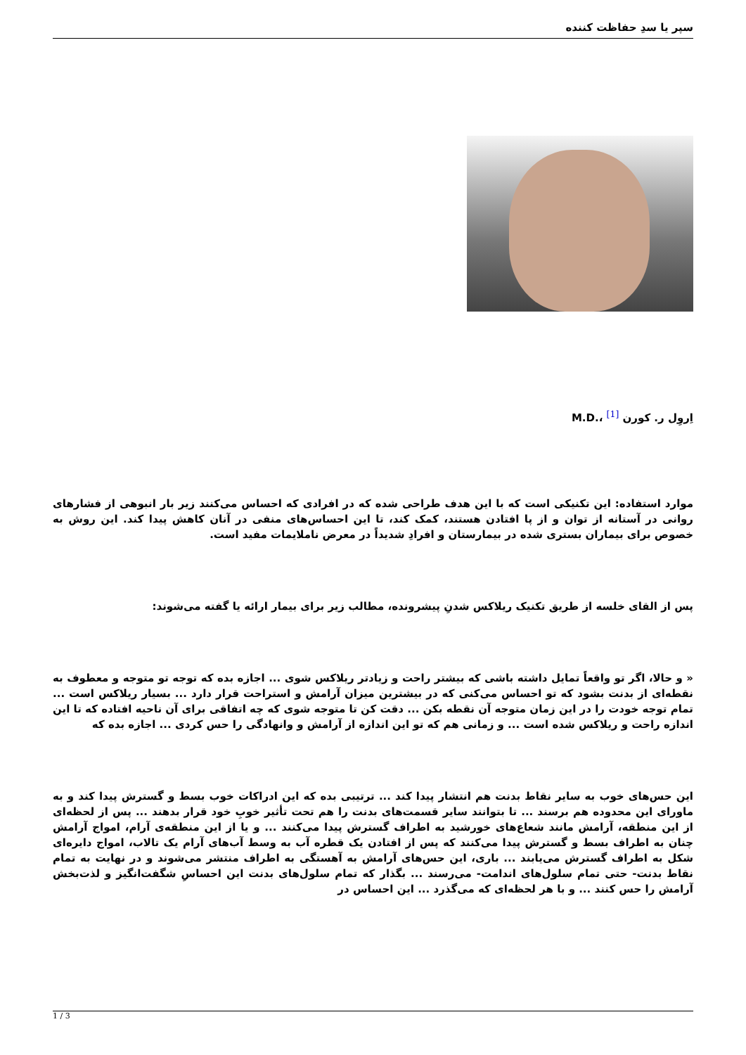سپر یا سدِ حفاظت کننده
اِروِل ر. کورن <sup>[1]</sup> ،.M.D
موارد استفاده: این تکنیکی است که با این هدف طراحی شده که در افرادی که احساس می‌کنند زیر بار انبوهی از فشارهای روانی در آستانه از توان و از پا افتادن هستند، کمک کند، تا این احساس‌های منفی در آنان کاهش پیدا کند. این روش به خصوص برای بیماران بستری شده در بیمارستان و افرادِ شدیداً در معرض ناملایمات مفید است.
پس از القای خلسه از طریق تکنیک ریلاکس شدنِ پیشرونده، مطالب زیر برای بیمار ارائه یا گفته می‌شوند:
« و حالا، اگر تو واقعاً تمایل داشته باشی که بیشتر راحت و زیادتر ریلاکس شوی ... اجازه بده که توجه تو متوجه و معطوف به نقطه‌ای از بدنت بشود که تو احساس می‌کنی که در بیشترین میزان آرامش و استراحت قرار دارد ... بسیار ریلاکس است ... تمام توجه خودت را در این زمان متوجه آن نقطه بکن ... دقت کن تا متوجه شوی که چه اتفاقی برای آن ناحیه افتاده که تا این اندازه راحت و ریلاکس شده است ... و زمانی هم که تو این اندازه از آرامش و وانهادگی را حس کردی ... اجازه بده که
این حس‌های خوب به سایر نقاط بدنت هم انتشار پیدا کند ... ترتیبی بده که این ادراکات خوب بسط و گسترش پیدا کند و به ماورای این محدوده هم برسند ... تا بتوانند سایر قسمت‌های بدنت را هم تحت تأثیر خوبِ خود قرار بدهند ... پس از لحظه‌ای از این منطقه، آرامش مانند شعاع‌های خورشید به اطراف گسترش پیدا می‌کنند ... و یا از این منطقه‌ی آرام، امواج آرامش چنان به اطراف بسط و گسترش پیدا می‌کنند که پس از افتادن یک قطره آب به وسط آب‌های آرام یک تالاب، امواج دایره‌ای شکل به اطراف گسترش می‌یابند ... باری، این حس‌های آرامش به آهستگی به اطراف منتشر می‌شوند و در نهایت به تمام نقاط بدنت- حتی تمام سلول‌های اندامت- می‌رسند ... بگذار که تمام سلول‌های بدنت این احساسِ شگفت‌انگیز و لذت‌بخش آرامش را حس کنند ... و با هر لحظه‌ای که می‌گذرد ... این احساس در
1 / 3